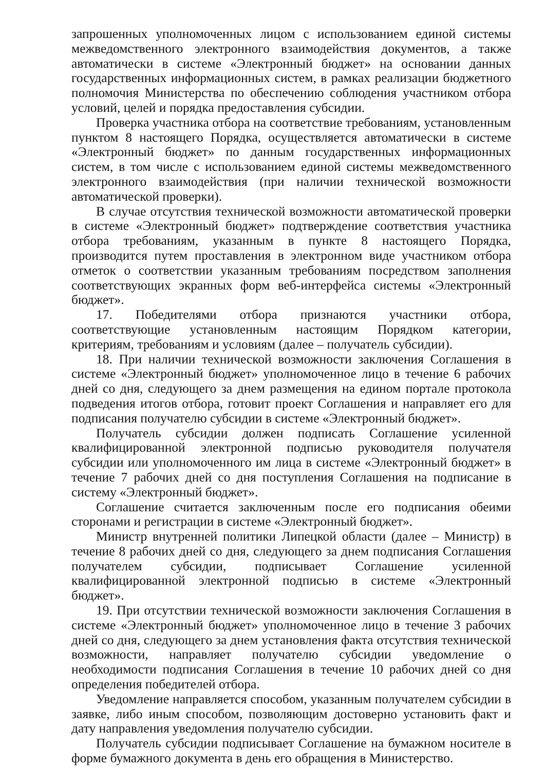запрошенных уполномоченных лицом с использованием единой системы межведомственного электронного взаимодействия документов, а также автоматически в системе «Электронный бюджет» на основании данных государственных информационных систем, в рамках реализации бюджетного полномочия Министерства по обеспечению соблюдения участником отбора условий, целей и порядка предоставления субсидии.
Проверка участника отбора на соответствие требованиям, установленным пунктом 8 настоящего Порядка, осуществляется автоматически в системе «Электронный бюджет» по данным государственных информационных систем, в том числе с использованием единой системы межведомственного электронного взаимодействия (при наличии технической возможности автоматической проверки).
В случае отсутствия технической возможности автоматической проверки в системе «Электронный бюджет» подтверждение соответствия участника отбора требованиям, указанным в пункте 8 настоящего Порядка, производится путем проставления в электронном виде участником отбора отметок о соответствии указанным требованиям посредством заполнения соответствующих экранных форм веб-интерфейса системы «Электронный бюджет».
17. Победителями отбора признаются участники отбора, соответствующие установленным настоящим Порядком категории, критериям, требованиям и условиям (далее – получатель субсидии).
18. При наличии технической возможности заключения Соглашения в системе «Электронный бюджет» уполномоченное лицо в течение 6 рабочих дней со дня, следующего за днем размещения на едином портале протокола подведения итогов отбора, готовит проект Соглашения и направляет его для подписания получателю субсидии в системе «Электронный бюджет».
Получатель субсидии должен подписать Соглашение усиленной квалифицированной электронной подписью руководителя получателя субсидии или уполномоченного им лица в системе «Электронный бюджет» в течение 7 рабочих дней со дня поступления Соглашения на подписание в систему «Электронный бюджет».
Соглашение считается заключенным после его подписания обеими сторонами и регистрации в системе «Электронный бюджет».
Министр внутренней политики Липецкой области (далее – Министр) в течение 8 рабочих дней со дня, следующего за днем подписания Соглашения получателем субсидии, подписывает Соглашение усиленной квалифицированной электронной подписью в системе «Электронный бюджет».
19. При отсутствии технической возможности заключения Соглашения в системе «Электронный бюджет» уполномоченное лицо в течение 3 рабочих дней со дня, следующего за днем установления факта отсутствия технической возможности, направляет получателю субсидии уведомление о необходимости подписания Соглашения в течение 10 рабочих дней со дня определения победителей отбора.
Уведомление направляется способом, указанным получателем субсидии в заявке, либо иным способом, позволяющим достоверно установить факт и дату направления уведомления получателю субсидии.
Получатель субсидии подписывает Соглашение на бумажном носителе в форме бумажного документа в день его обращения в Министерство.